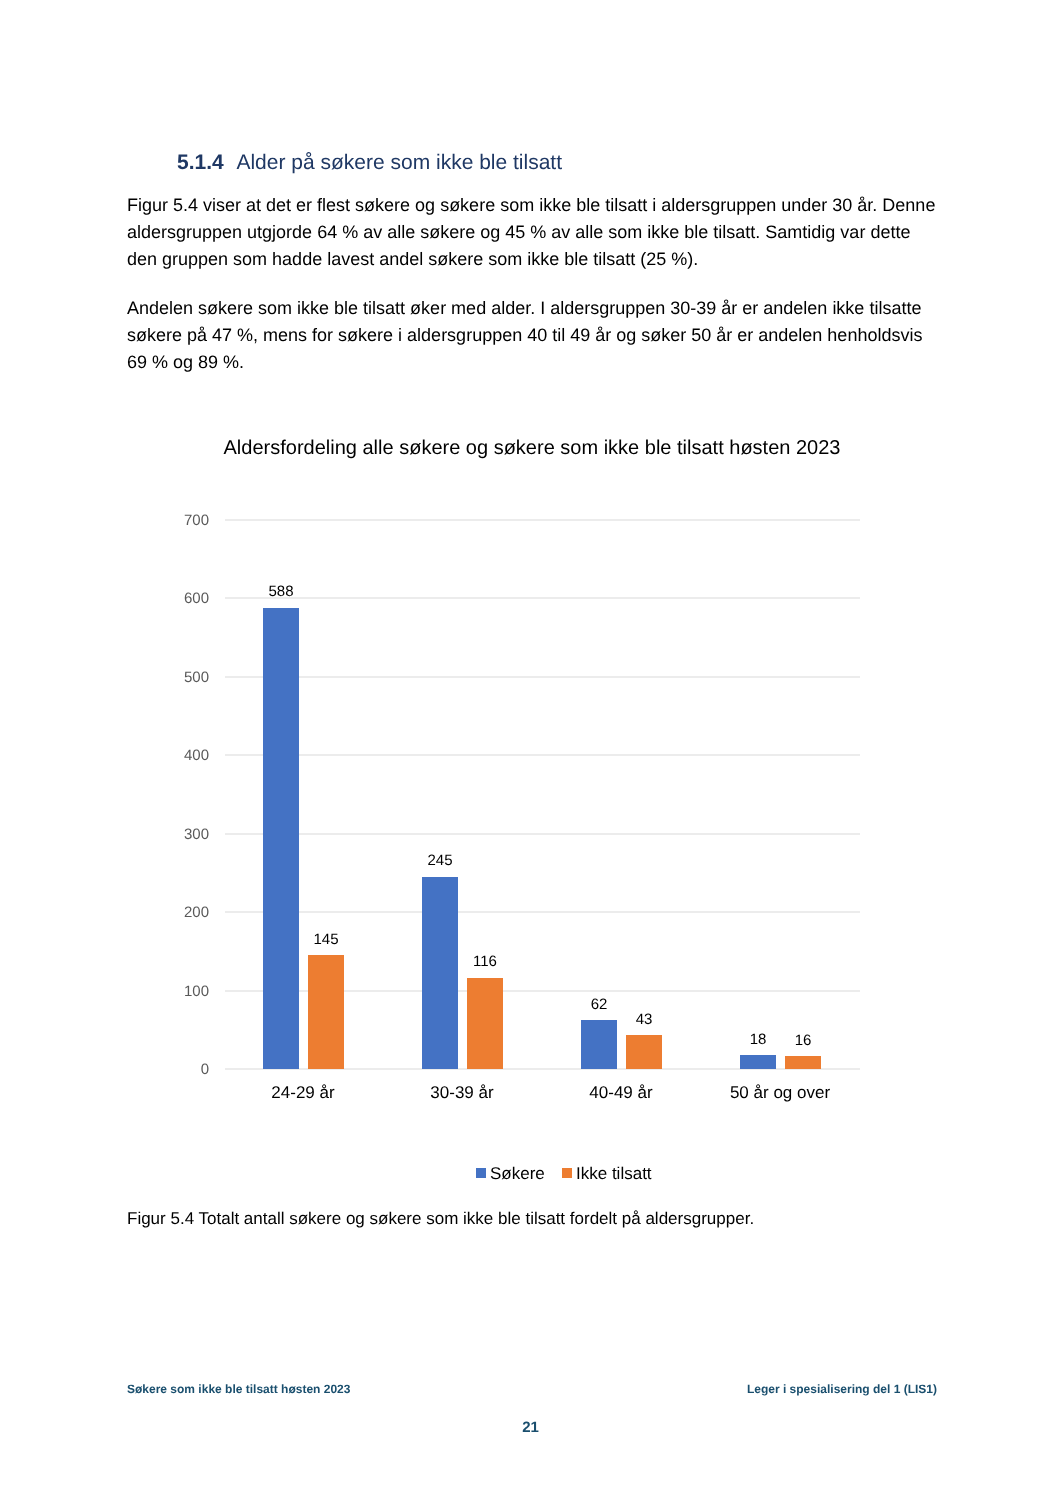5.1.4 Alder på søkere som ikke ble tilsatt
Figur 5.4 viser at det er flest søkere og søkere som ikke ble tilsatt i aldersgruppen under 30 år. Denne aldersgruppen utgjorde 64 % av alle søkere og 45 % av alle som ikke ble tilsatt. Samtidig var dette den gruppen som hadde lavest andel søkere som ikke ble tilsatt (25 %).
Andelen søkere som ikke ble tilsatt øker med alder. I aldersgruppen 30-39 år er andelen ikke tilsatte søkere på 47 %, mens for søkere i aldersgruppen 40 til 49 år og søker 50 år er andelen henholdsvis 69 % og 89 %.
Aldersfordeling alle søkere og søkere som ikke ble tilsatt høsten 2023
700
600
500
400
300
200
100
0
588
145
245
116
62
43
18
16
24-29 år
30-39 år
40-49 år
50 år og over
Søkere
Ikke tilsatt
Figur 5.4 Totalt antall søkere og søkere som ikke ble tilsatt fordelt på aldersgrupper.
Søkere som ikke ble tilsatt høsten 2023 Leger i spesialisering del 1 (LIS1)
21